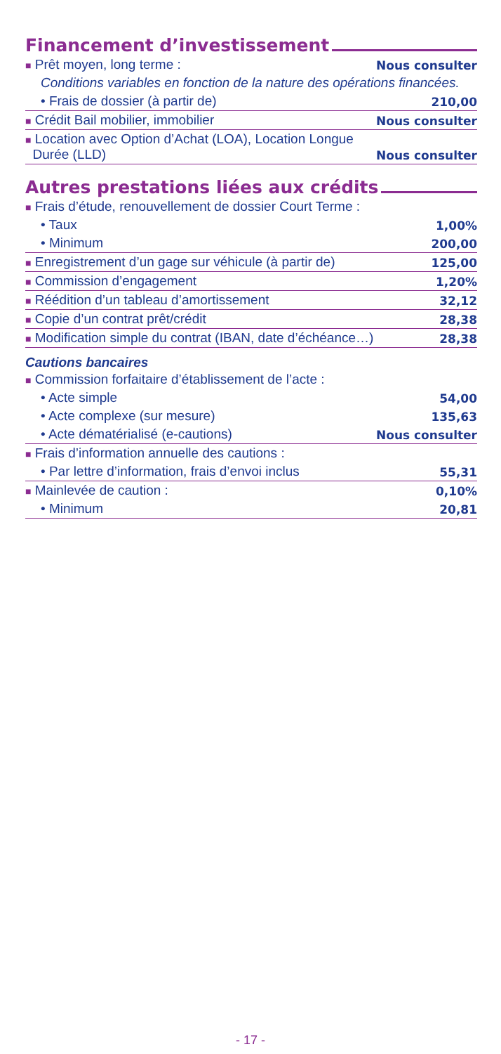Financement d’investissement
| ■ Prêt moyen, long terme : | Nous consulter |
| Conditions variables en fonction de la nature des opérations financées. | |
| • Frais de dossier (à partir de) | 210,00 |
| ■ Crédit Bail mobilier, immobilier | Nous consulter |
| ■ Location avec Option d’Achat (LOA), Location Longue Durée (LLD) | Nous consulter |
Autres prestations liées aux crédits
| ■ Frais d’étude, renouvellement de dossier Court Terme : | |
| • Taux | 1,00% |
| • Minimum | 200,00 |
| ■ Enregistrement d’un gage sur véhicule (à partir de) | 125,00 |
| ■ Commission d’engagement | 1,20% |
| ■ Réédition d’un tableau d’amortissement | 32,12 |
| ■ Copie d’un contrat prêt/crédit | 28,38 |
| ■ Modification simple du contrat (IBAN, date d’échéance…) | 28,38 |
Cautions bancaires
| ■ Commission forfaitaire d’établissement de l’acte : | |
| • Acte simple | 54,00 |
| • Acte complexe (sur mesure) | 135,63 |
| • Acte dématérialisé (e-cautions) | Nous consulter |
| ■ Frais d’information annuelle des cautions : | |
| • Par lettre d’information, frais d’envoi inclus | 55,31 |
| ■ Mainlevée de caution : | 0,10% |
| • Minimum | 20,81 |
- 17 -